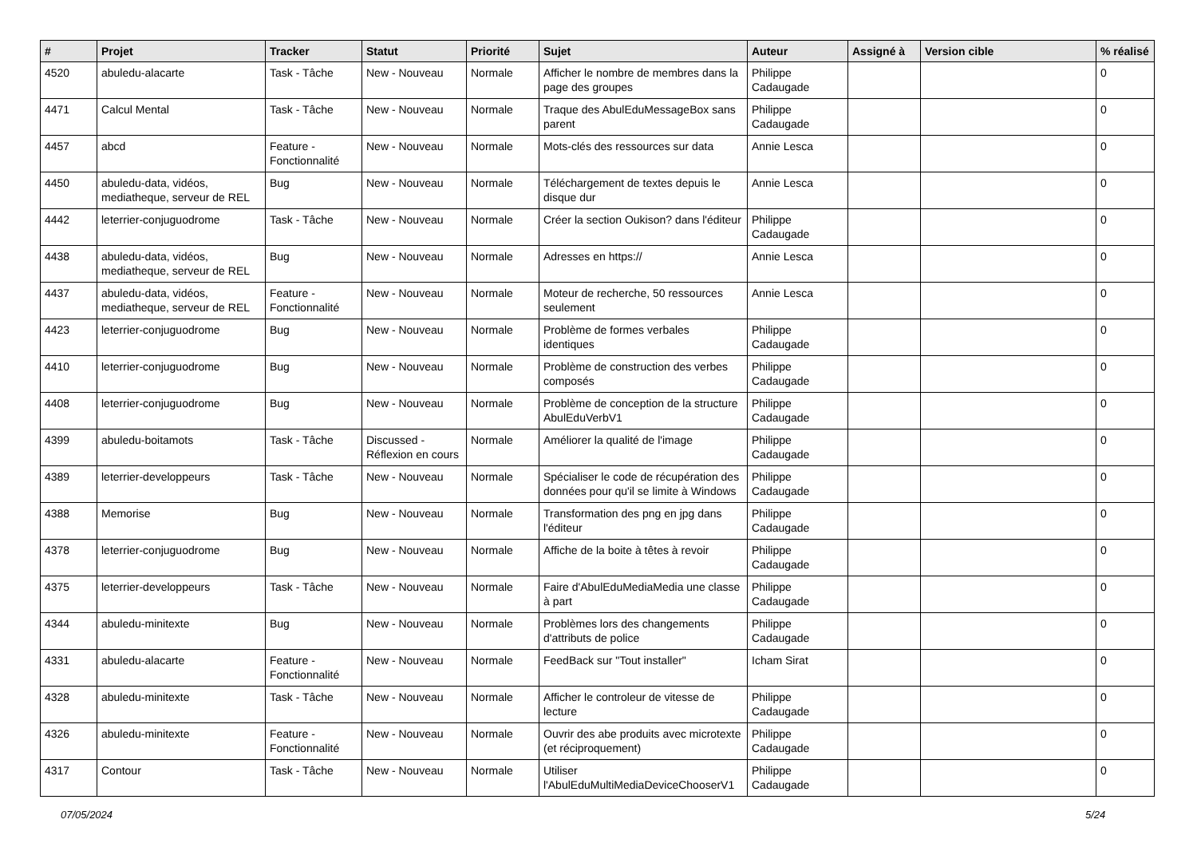| # | Projet | Tracker | Statut | Priorité | Sujet | Auteur | Assigné à | Version cible | % réalisé |
| --- | --- | --- | --- | --- | --- | --- | --- | --- | --- |
| 4520 | abuledu-alacarte | Task - Tâche | New - Nouveau | Normale | Afficher le nombre de membres dans la page des groupes | Philippe Cadaugade | | | 0 |
| 4471 | Calcul Mental | Task - Tâche | New - Nouveau | Normale | Traque des AbulEduMessageBox sans parent | Philippe Cadaugade | | | 0 |
| 4457 | abcd | Feature - Fonctionnalité | New - Nouveau | Normale | Mots-clés des ressources sur data | Annie Lesca | | | 0 |
| 4450 | abuledu-data, vidéos, mediatheque, serveur de REL | Bug | New - Nouveau | Normale | Téléchargement de textes depuis le disque dur | Annie Lesca | | | 0 |
| 4442 | leterrier-conjuguodrome | Task - Tâche | New - Nouveau | Normale | Créer la section Oukison? dans l'éditeur | Philippe Cadaugade | | | 0 |
| 4438 | abuledu-data, vidéos, mediatheque, serveur de REL | Bug | New - Nouveau | Normale | Adresses en https:// | Annie Lesca | | | 0 |
| 4437 | abuledu-data, vidéos, mediatheque, serveur de REL | Feature - Fonctionnalité | New - Nouveau | Normale | Moteur de recherche, 50 ressources seulement | Annie Lesca | | | 0 |
| 4423 | leterrier-conjuguodrome | Bug | New - Nouveau | Normale | Problème de formes verbales identiques | Philippe Cadaugade | | | 0 |
| 4410 | leterrier-conjuguodrome | Bug | New - Nouveau | Normale | Problème de construction des verbes composés | Philippe Cadaugade | | | 0 |
| 4408 | leterrier-conjuguodrome | Bug | New - Nouveau | Normale | Problème de conception de la structure AbulEduVerbV1 | Philippe Cadaugade | | | 0 |
| 4399 | abuledu-boitamots | Task - Tâche | Discussed - Réflexion en cours | Normale | Améliorer la qualité de l'image | Philippe Cadaugade | | | 0 |
| 4389 | leterrier-developpeurs | Task - Tâche | New - Nouveau | Normale | Spécialiser le code de récupération des données pour qu'il se limite à Windows | Philippe Cadaugade | | | 0 |
| 4388 | Memorise | Bug | New - Nouveau | Normale | Transformation des png en jpg dans l'éditeur | Philippe Cadaugade | | | 0 |
| 4378 | leterrier-conjuguodrome | Bug | New - Nouveau | Normale | Affiche de la boite à têtes à revoir | Philippe Cadaugade | | | 0 |
| 4375 | leterrier-developpeurs | Task - Tâche | New - Nouveau | Normale | Faire d'AbulEduMediaMedia une classe à part | Philippe Cadaugade | | | 0 |
| 4344 | abuledu-minitexte | Bug | New - Nouveau | Normale | Problèmes lors des changements d'attributs de police | Philippe Cadaugade | | | 0 |
| 4331 | abuledu-alacarte | Feature - Fonctionnalité | New - Nouveau | Normale | FeedBack sur "Tout installer" | Icham Sirat | | | 0 |
| 4328 | abuledu-minitexte | Task - Tâche | New - Nouveau | Normale | Afficher le controleur de vitesse de lecture | Philippe Cadaugade | | | 0 |
| 4326 | abuledu-minitexte | Feature - Fonctionnalité | New - Nouveau | Normale | Ouvrir des abe produits avec microtexte (et réciproquement) | Philippe Cadaugade | | | 0 |
| 4317 | Contour | Task - Tâche | New - Nouveau | Normale | Utiliser l'AbulEduMultiMediaDeviceChooserV1 | Philippe Cadaugade | | | 0 |
07/05/2024 5/24